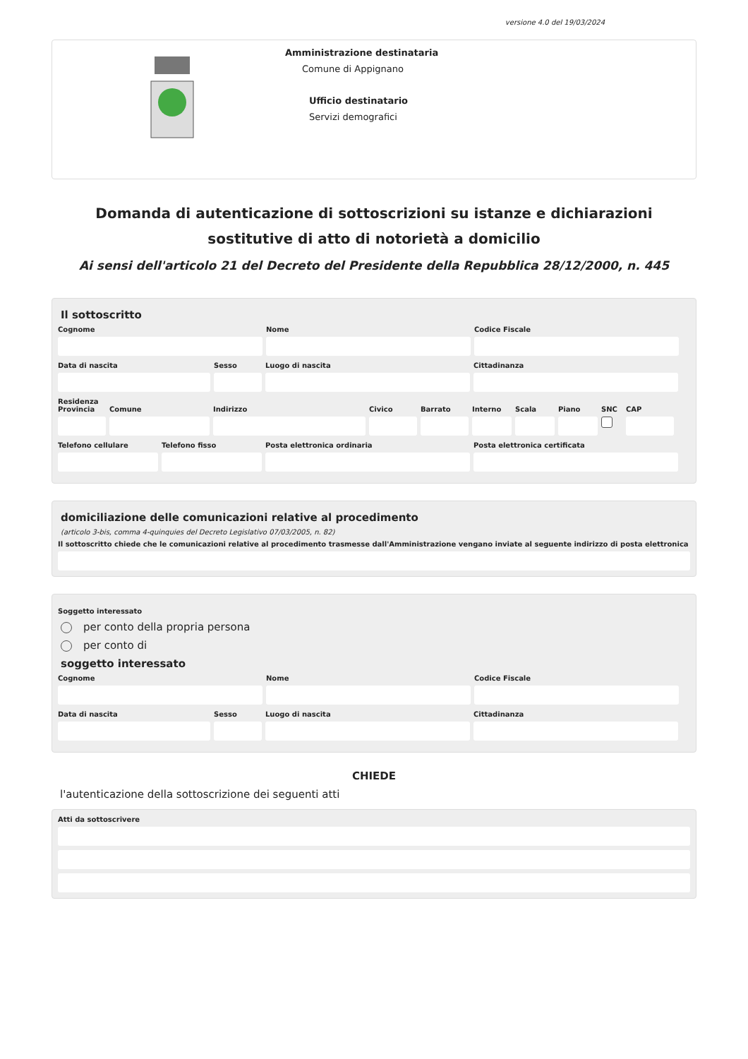versione 4.0 del 19/03/2024
Amministrazione destinataria
Comune di Appignano
Ufficio destinatario
Servizi demografici
Domanda di autenticazione di sottoscrizioni su istanze e dichiarazioni sostitutive di atto di notorietà a domicilio
Ai sensi dell'articolo 21 del Decreto del Presidente della Repubblica 28/12/2000, n. 445
Il sottoscritto
Cognome Nome Codice Fiscale
Data di nascita Sesso Luogo di nascita Cittadinanza
Residenza
Provincia
Comune Indirizzo Civico Barrato Interno
Scala Piano SNC CAP
Telefono cellulare
Telefono fisso Posta elettronica ordinaria Posta elettronica certificata
domiciliazione delle comunicazioni relative al procedimento
(articolo 3-bis, comma 4-quinquies del Decreto Legislativo 07/03/2005, n. 82)
Il sottoscritto chiede che le comunicazioni relative al procedimento trasmesse dall'Amministrazione vengano inviate al seguente indirizzo di posta elettronica
Soggetto interessato
per conto della propria persona
per conto di
soggetto interessato
Cognome Nome Codice Fiscale
Data di nascita Sesso Luogo di nascita Cittadinanza
CHIEDE
l'autenticazione della sottoscrizione dei seguenti atti
Atti da sottoscrivere